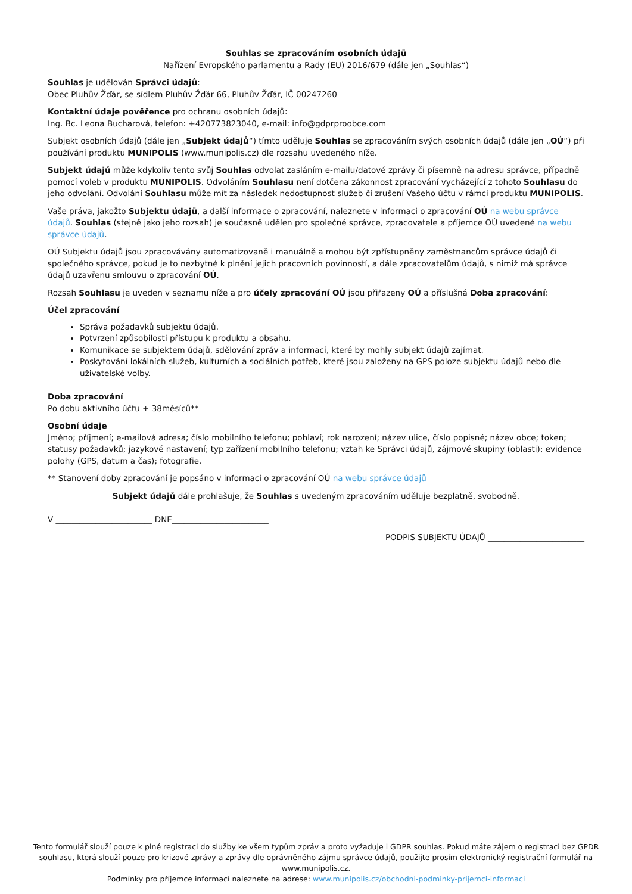Souhlas se zpracováním osobních údajů
Nařízení Evropského parlamentu a Rady (EU) 2016/679 (dále jen „Souhlas“)
Souhlas je udělován Správci údajů:
Obec Pluhův Žďár, se sídlem Pluhův Žďár 66, Pluhův Žďár, IČ 00247260
Kontaktní údaje pověřence pro ochranu osobních údajů:
Ing. Bc. Leona Bucharová, telefon: +420773823040, e-mail: info@gdprproobce.com
Subjekt osobních údajů (dále jen „Subjekt údajů“) tímto uděluje Souhlas se zpracováním svých osobních údajů (dále jen „OÚ“) při používání produktu MUNIPOLIS (www.munipolis.cz) dle rozsahu uvedeného níže.
Subjekt údajů může kdykoliv tento svůj Souhlas odvolat zasláním e-mailu/datové zprávy či písemně na adresu správce, případně pomocí voleb v produktu MUNIPOLIS. Odvoláním Souhlasu není dotčena zákonnost zpracování vycházející z tohoto Souhlasu do jeho odvolání. Odvolání Souhlasu může mít za následek nedostupnost služeb či zrušení Vašeho účtu v rámci produktu MUNIPOLIS.
Vaše práva, jakožto Subjektu údajů, a další informace o zpracování, naleznete v informaci o zpracování OÚ na webu správce údajů. Souhlas (stejně jako jeho rozsah) je současně udělen pro společné správce, zpracovatele a příjemce OÚ uvedené na webu správce údajů.
OÚ Subjektu údajů jsou zpracovávány automatizovaně i manuálně a mohou být zpřístupněny zaměstnancům správce údajů či společného správce, pokud je to nezbytné k plnění jejich pracovních povinností, a dále zpracovatelům údajů, s nimiž má správce údajů uzavřenu smlouvu o zpracování OÚ.
Rozsah Souhlasu je uveden v seznamu níže a pro účely zpracování OÚ jsou přiřazeny OÚ a příslušná Doba zpracování:
Účel zpracování
Správa požadavků subjektu údajů.
Potvrzení způsobilosti přístupu k produktu a obsahu.
Komunikace se subjektem údajů, sdělování zpráv a informací, které by mohly subjekt údajů zajímat.
Poskytování lokálních služeb, kulturních a sociálních potřeb, které jsou založeny na GPS poloze subjektu údajů nebo dle uživatelské volby.
Doba zpracování
Po dobu aktivního účtu + 38měsíců**
Osobní údaje
Jméno; příjmení; e-mailová adresa; číslo mobilního telefonu; pohlaví; rok narození; název ulice, číslo popisné; název obce; token; statusy požadavků; jazykové nastavení; typ zařízení mobilního telefonu; vztah ke Správci údajů, zájmové skupiny (oblasti); evidence polohy (GPS, datum a čas); fotografie.
** Stanovení doby zpracování je popsáno v informaci o zpracování OÚ na webu správce údajů
Subjekt údajů dále prohlašuje, že Souhlas s uvedeným zpracováním uděluje bezplatně, svobodně.
V ________________________ DNE________________________
PODPIS SUBJEKTU ÚDAJŮ ________________________
Tento formulář slouží pouze k plné registraci do služby ke všem typům zpráv a proto vyžaduje i GDPR souhlas. Pokud máte zájem o registraci bez GPDR souhlasu, která slouží pouze pro krizové zprávy a zprávy dle oprávněného zájmu správce údajů, použijte prosím elektronický registrační formulář na www.munipolis.cz.
Podmínky pro příjemce informací naleznete na adrese: www.munipolis.cz/obchodni-podminky-prijemci-informaci